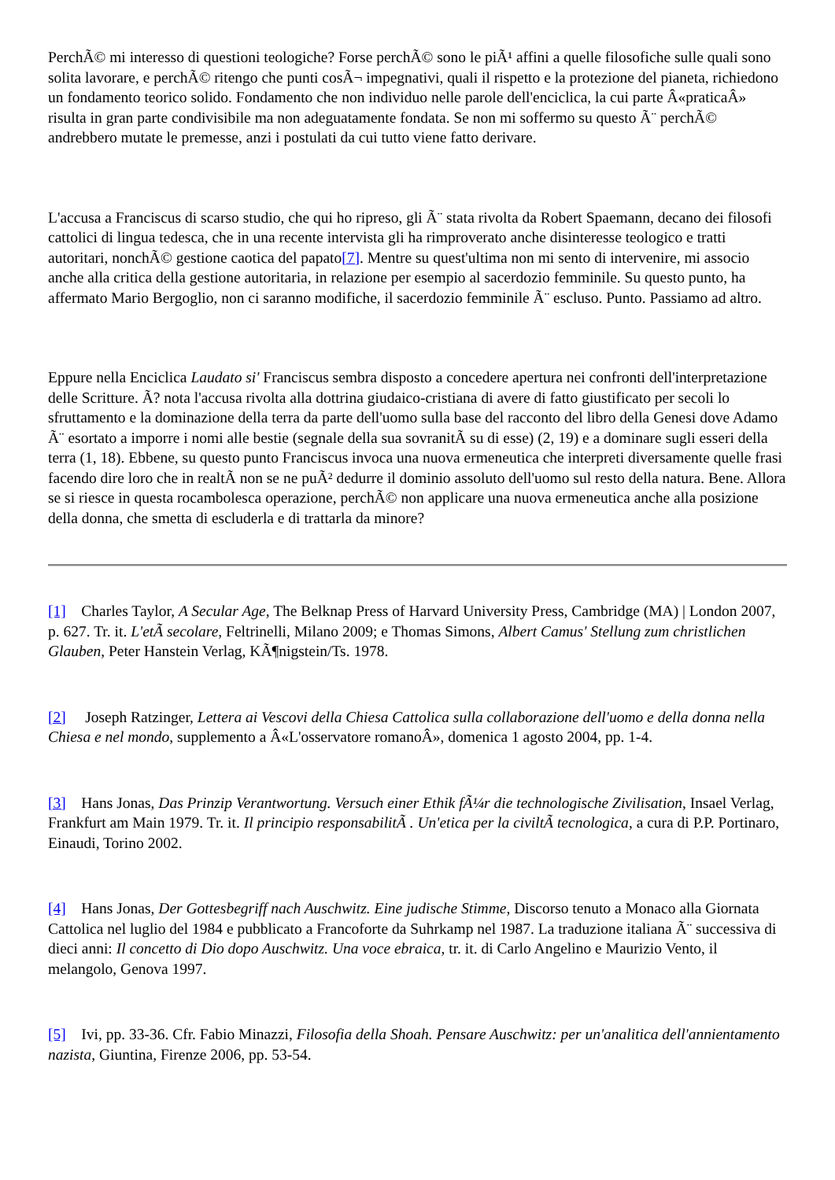PerchÃ© mi interesso di questioni teologiche? Forse perchÃ© sono le piÃ¹ affini a quelle filosofiche sulle quali sono solita lavorare, e perchÃ© ritengo che punti cosÃ¬ impegnativi, quali il rispetto e la protezione del pianeta, richiedono un fondamento teorico solido. Fondamento che non individuo nelle parole dell'enciclica, la cui parte Â«praticaÂ» risulta in gran parte condivisibile ma non adeguatamente fondata. Se non mi soffermo su questo Ã¨ perchÃ© andrebbero mutate le premesse, anzi i postulati da cui tutto viene fatto derivare.
L'accusa a Franciscus di scarso studio, che qui ho ripreso, gli Ã¨ stata rivolta da Robert Spaemann, decano dei filosofi cattolici di lingua tedesca, che in una recente intervista gli ha rimproverato anche disinteresse teologico e tratti autoritari, nonchÃ© gestione caotica del papato[7]. Mentre su quest'ultima non mi sento di intervenire, mi associo anche alla critica della gestione autoritaria, in relazione per esempio al sacerdozio femminile. Su questo punto, ha affermato Mario Bergoglio, non ci saranno modifiche, il sacerdozio femminile Ã¨ escluso. Punto. Passiamo ad altro.
Eppure nella Enciclica Laudato si' Franciscus sembra disposto a concedere apertura nei confronti dell'interpretazione delle Scritture. Ã? nota l'accusa rivolta alla dottrina giudaico-cristiana di avere di fatto giustificato per secoli lo sfruttamento e la dominazione della terra da parte dell'uomo sulla base del racconto del libro della Genesi dove Adamo Ã¨ esortato a imporre i nomi alle bestie (segnale della sua sovranitÃ su di esse) (2, 19) e a dominare sugli esseri della terra (1, 18). Ebbene, su questo punto Franciscus invoca una nuova ermeneutica che interpreti diversamente quelle frasi facendo dire loro che in realtÃ non se ne puÃ² dedurre il dominio assoluto dell'uomo sul resto della natura. Bene. Allora se si riesce in questa rocambolesca operazione, perchÃ© non applicare una nuova ermeneutica anche alla posizione della donna, che smetta di escluderla e di trattarla da minore?
[1] Charles Taylor, A Secular Age, The Belknap Press of Harvard University Press, Cambridge (MA) | London 2007, p. 627. Tr. it. L'etÃ secolare, Feltrinelli, Milano 2009; e Thomas Simons, Albert Camus' Stellung zum christlichen Glauben, Peter Hanstein Verlag, KÃ¶nigstein/Ts. 1978.
[2] Joseph Ratzinger, Lettera ai Vescovi della Chiesa Cattolica sulla collaborazione dell'uomo e della donna nella Chiesa e nel mondo, supplemento a Â«L'osservatore romanoÂ», domenica 1 agosto 2004, pp. 1-4.
[3] Hans Jonas, Das Prinzip Verantwortung. Versuch einer Ethik fÃ¼r die technologische Zivilisation, Insael Verlag, Frankfurt am Main 1979. Tr. it. Il principio responsabilitÃ . Un'etica per la civiltÃ tecnologica, a cura di P.P. Portinaro, Einaudi, Torino 2002.
[4] Hans Jonas, Der Gottesbegriff nach Auschwitz. Eine judische Stimme, Discorso tenuto a Monaco alla Giornata Cattolica nel luglio del 1984 e pubblicato a Francoforte da Suhrkamp nel 1987. La traduzione italiana Ã¨ successiva di dieci anni: Il concetto di Dio dopo Auschwitz. Una voce ebraica, tr. it. di Carlo Angelino e Maurizio Vento, il melangolo, Genova 1997.
[5] Ivi, pp. 33-36. Cfr. Fabio Minazzi, Filosofia della Shoah. Pensare Auschwitz: per un'analitica dell'annientamento nazista, Giuntina, Firenze 2006, pp. 53-54.